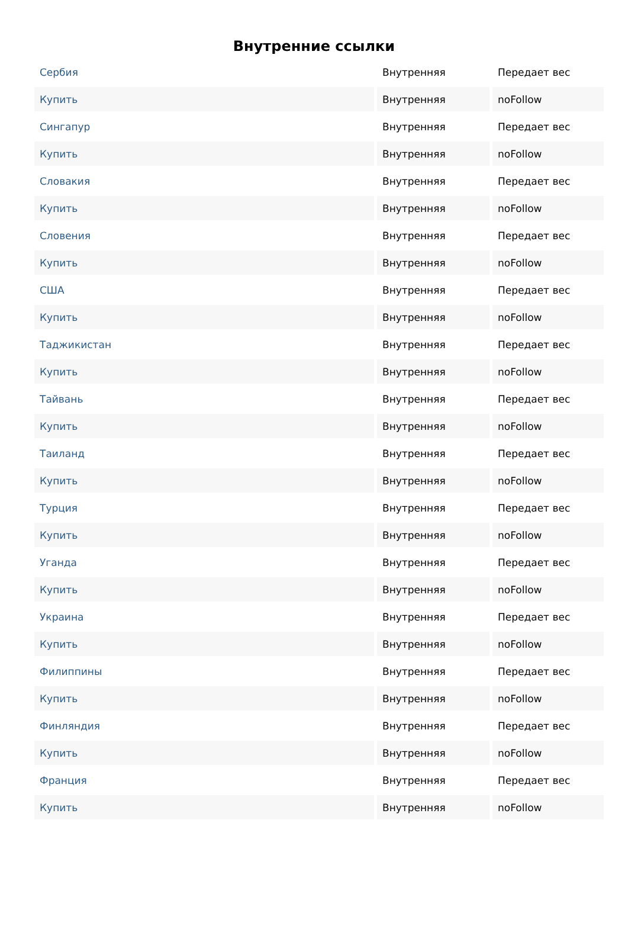Внутренние ссылки
| Сербия | Внутренняя | Передает вес |
| Купить | Внутренняя | noFollow |
| Сингапур | Внутренняя | Передает вес |
| Купить | Внутренняя | noFollow |
| Словакия | Внутренняя | Передает вес |
| Купить | Внутренняя | noFollow |
| Словения | Внутренняя | Передает вес |
| Купить | Внутренняя | noFollow |
| США | Внутренняя | Передает вес |
| Купить | Внутренняя | noFollow |
| Таджикистан | Внутренняя | Передает вес |
| Купить | Внутренняя | noFollow |
| Тайвань | Внутренняя | Передает вес |
| Купить | Внутренняя | noFollow |
| Таиланд | Внутренняя | Передает вес |
| Купить | Внутренняя | noFollow |
| Турция | Внутренняя | Передает вес |
| Купить | Внутренняя | noFollow |
| Уганда | Внутренняя | Передает вес |
| Купить | Внутренняя | noFollow |
| Украина | Внутренняя | Передает вес |
| Купить | Внутренняя | noFollow |
| Филиппины | Внутренняя | Передает вес |
| Купить | Внутренняя | noFollow |
| Финляндия | Внутренняя | Передает вес |
| Купить | Внутренняя | noFollow |
| Франция | Внутренняя | Передает вес |
| Купить | Внутренняя | noFollow |